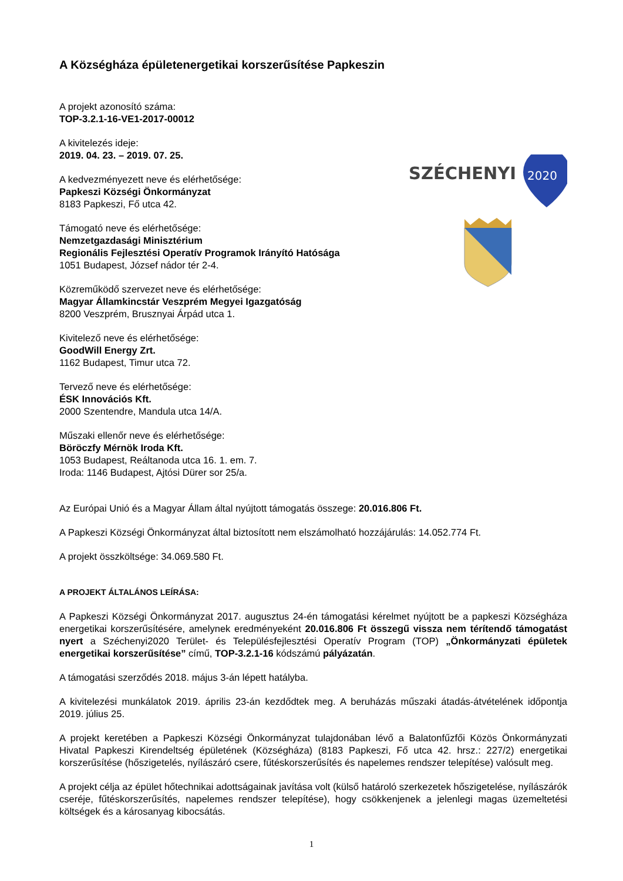A Községháza épületenergetikai korszerűsítése Papkeszin
A projekt azonosító száma:
TOP-3.2.1-16-VE1-2017-00012
SZÉCHENYI
2020
A kivitelezés ideje:
2019. 04. 23. – 2019. 07. 25.
A kedvezményezett neve és elérhetősége:
Papkeszi Községi Önkormányzat
8183 Papkeszi, Fő utca 42.
Támogató neve és elérhetősége:
Nemzetgazdasági Minisztérium
Regionális Fejlesztési Operatív Programok Irányító Hatósága
1051 Budapest, József nádor tér 2-4.
Közreműködő szervezet neve és elérhetősége:
Magyar Államkincstár Veszprém Megyei Igazgatóság
8200 Veszprém, Brusznyai Árpád utca 1.
Kivitelező neve és elérhetősége:
GoodWill Energy Zrt.
1162 Budapest, Timur utca 72.
Tervező neve és elérhetősége:
ÉSK Innovációs Kft.
2000 Szentendre, Mandula utca 14/A.
Műszaki ellenőr neve és elérhetősége:
Böröczfy Mérnök Iroda Kft.
1053 Budapest, Reáltanoda utca 16. 1. em. 7.
Iroda: 1146 Budapest, Ajtósi Dürer sor 25/a.
Az Európai Unió és a Magyar Állam által nyújtott támogatás összege: 20.016.806 Ft.
A Papkeszi Községi Önkormányzat által biztosított nem elszámolható hozzájárulás: 14.052.774 Ft.
A projekt összköltsége: 34.069.580 Ft.
A PROJEKT ÁLTALÁNOS LEÍRÁSA:
A Papkeszi Községi Önkormányzat 2017. augusztus 24-én támogatási kérelmet nyújtott be a papkeszi Községháza energetikai korszerűsítésére, amelynek eredményeként 20.016.806 Ft összegű vissza nem térítendő támogatást nyert a Széchenyi2020 Terület- és Településfejlesztési Operatív Program (TOP) „Önkormányzati épületek energetikai korszerűsítése” című, TOP-3.2.1-16 kódszámú pályázatán.
A támogatási szerződés 2018. május 3-án lépett hatályba.
A kivitelezési munkálatok 2019. április 23-án kezdődtek meg. A beruházás műszaki átadás-átvételének időpontja 2019. július 25.
A projekt keretében a Papkeszi Községi Önkormányzat tulajdonában lévő a Balatonfűzfői Közös Önkormányzati Hivatal Papkeszi Kirendeltség épületének (Községháza) (8183 Papkeszi, Fő utca 42. hrsz.: 227/2) energetikai korszerűsítése (hőszigetelés, nyílászáró csere, fűtéskorszerűsítés és napelemes rendszer telepítése) valósult meg.
A projekt célja az épület hőtechnikai adottságainak javítása volt (külső határoló szerkezetek hőszigetelése, nyílászárók cseréje, fűtéskorszerűsítés, napelemes rendszer telepítése), hogy csökkenjenek a jelenlegi magas üzemeltetési költségek és a károsanyag kibocsátás.
1